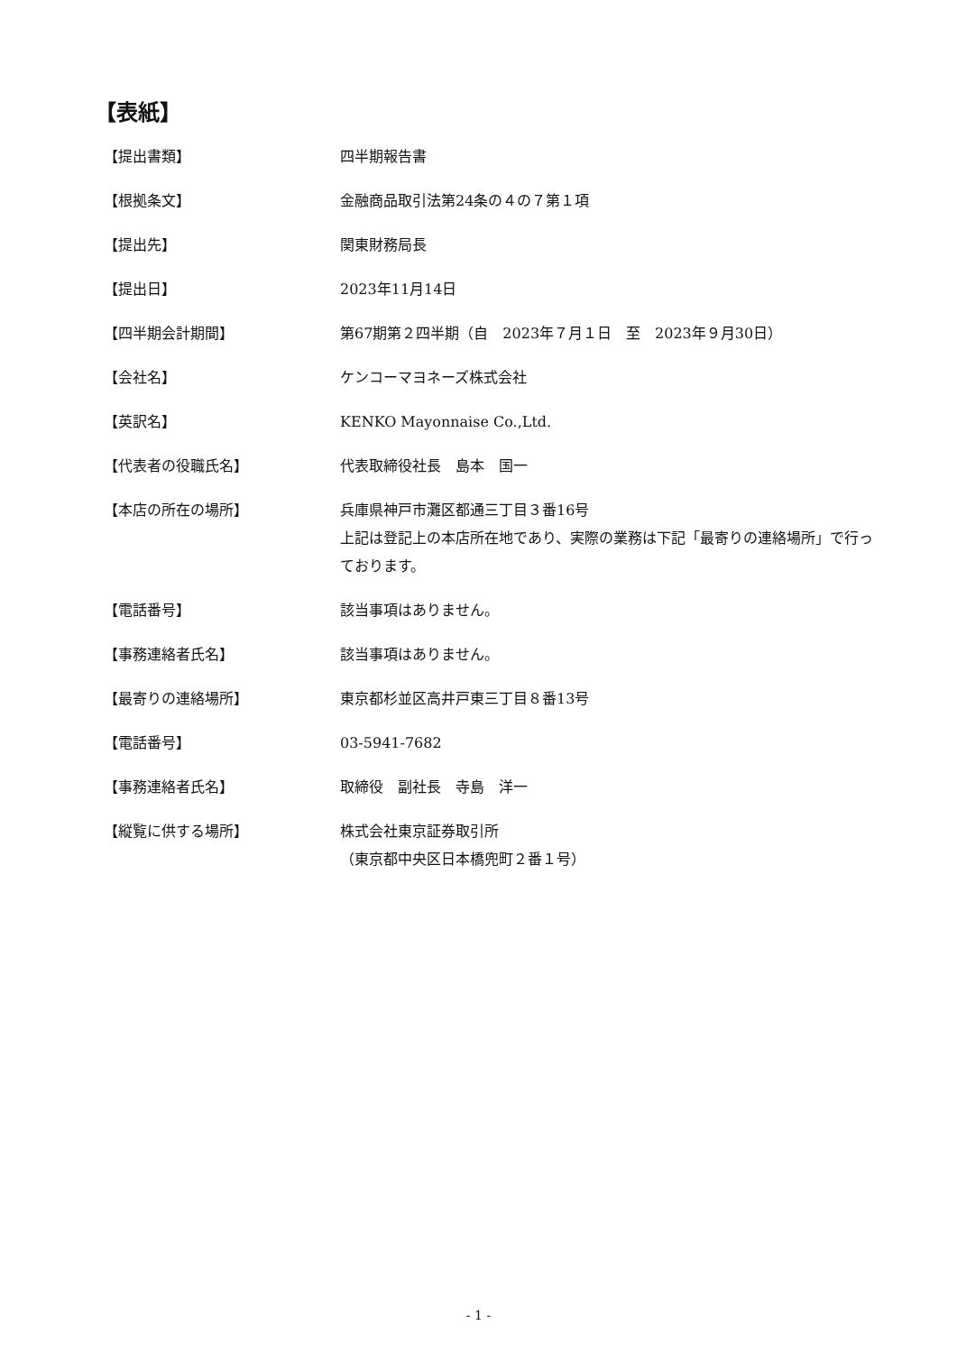【表紙】
| 【提出書類】 | 四半期報告書 |
| 【根拠条文】 | 金融商品取引法第24条の４の７第１項 |
| 【提出先】 | 関東財務局長 |
| 【提出日】 | 2023年11月14日 |
| 【四半期会計期間】 | 第67期第２四半期（自 2023年７月１日 至 2023年９月30日） |
| 【会社名】 | ケンコーマヨネーズ株式会社 |
| 【英訳名】 | KENKO Mayonnaise Co.,Ltd. |
| 【代表者の役職氏名】 | 代表取締役社長 島本 国一 |
| 【本店の所在の場所】 | 兵庫県神戸市灘区都通三丁目３番16号 上記は登記上の本店所在地であり、実際の業務は下記「最寄りの連絡場所」で行っております。 |
| 【電話番号】 | 該当事項はありません。 |
| 【事務連絡者氏名】 | 該当事項はありません。 |
| 【最寄りの連絡場所】 | 東京都杉並区高井戸東三丁目８番13号 |
| 【電話番号】 | 03-5941-7682 |
| 【事務連絡者氏名】 | 取締役 副社長 寺島 洋一 |
| 【縦覧に供する場所】 | 株式会社東京証券取引所 （東京都中央区日本橋兜町２番１号） |
- 1 -